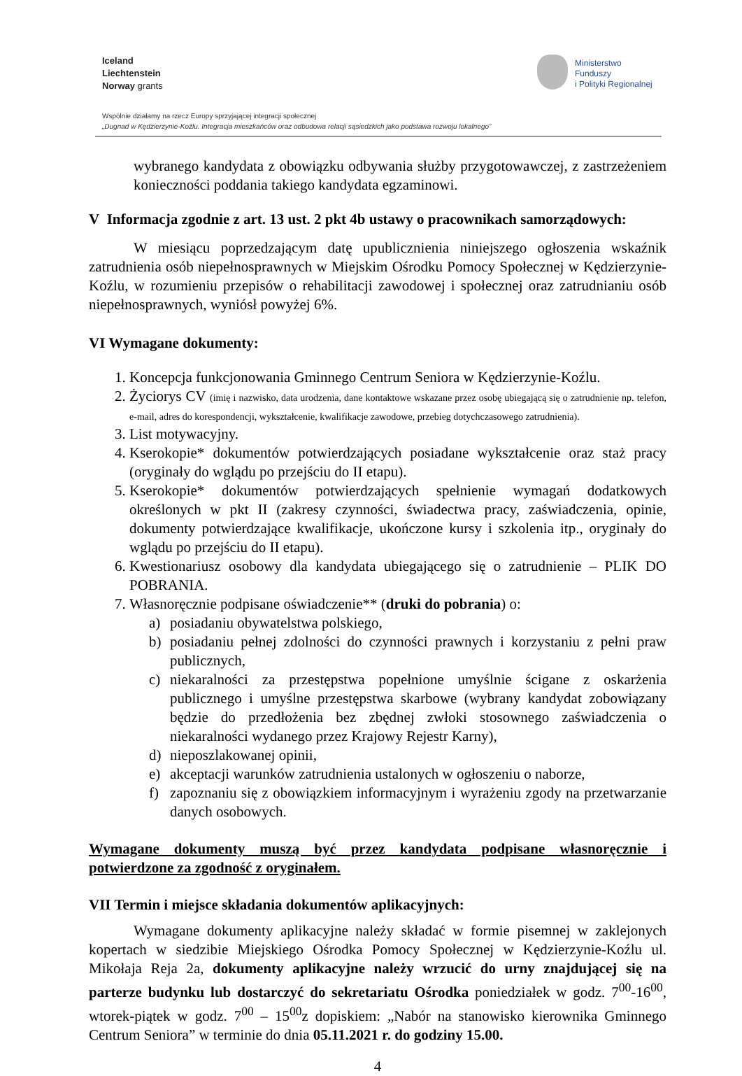Iceland
Liechtenstein
Norway grants
Ministerstwo
Funduszy
i Polityki Regionalnej
Wspólnie działamy na rzecz Europy sprzyjającej integracji społecznej
„Dugnad w Kędzierzynie-Koźlu. Integracja mieszkańców oraz odbudowa relacji sąsiedzkich jako podstawa rozwoju lokalnego”
wybranego kandydata z obowiązku odbywania służby przygotowawczej, z zastrzeżeniem konieczności poddania takiego kandydata egzaminowi.
V Informacja zgodnie z art. 13 ust. 2 pkt 4b ustawy o pracownikach samorządowych:
W miesiącu poprzedzającym datę upublicznienia niniejszego ogłoszenia wskaźnik zatrudnienia osób niepełnosprawnych w Miejskim Ośrodku Pomocy Społecznej w Kędzierzynie-Koźlu, w rozumieniu przepisów o rehabilitacji zawodowej i społecznej oraz zatrudnianiu osób niepełnosprawnych, wyniósł powyżej 6%.
VI Wymagane dokumenty:
1. Koncepcja funkcjonowania Gminnego Centrum Seniora w Kędzierzynie-Koźlu.
2. Życiorys CV (imię i nazwisko, data urodzenia, dane kontaktowe wskazane przez osobę ubiegającą się o zatrudnienie np. telefon, e-mail, adres do korespondencji, wykształcenie, kwalifikacje zawodowe, przebieg dotychczasowego zatrudnienia).
3. List motywacyjny.
4. Kserokopie* dokumentów potwierdzających posiadane wykształcenie oraz staż pracy (oryginały do wglądu po przejściu do II etapu).
5. Kserokopie* dokumentów potwierdzających spełnienie wymagań dodatkowych określonych w pkt II (zakresy czynności, świadectwa pracy, zaświadczenia, opinie, dokumenty potwierdzające kwalifikacje, ukończone kursy i szkolenia itp., oryginały do wglądu po przejściu do II etapu).
6. Kwestionariusz osobowy dla kandydata ubiegającego się o zatrudnienie – PLIK DO POBRANIA.
7. Własnoręcznie podpisane oświadczenie** (druki do pobrania) o:
a) posiadaniu obywatelstwa polskiego,
b) posiadaniu pełnej zdolności do czynności prawnych i korzystaniu z pełni praw publicznych,
c) niekaralności za przestępstwa popełnione umyślnie ścigane z oskarżenia publicznego i umyślne przestępstwa skarbowe (wybrany kandydat zobowiązany będzie do przedłożenia bez zbędnej zwłoki stosownego zaświadczenia o niekaralności wydanego przez Krajowy Rejestr Karny),
d) nieposzlakowanej opinii,
e) akceptacji warunków zatrudnienia ustalonych w ogłoszeniu o naborze,
f) zapoznaniu się z obowiązkiem informacyjnym i wyrażeniu zgody na przetwarzanie danych osobowych.
Wymagane dokumenty muszą być przez kandydata podpisane własnoręcznie i potwierdzone za zgodność z oryginałem.
VII Termin i miejsce składania dokumentów aplikacyjnych:
Wymagane dokumenty aplikacyjne należy składać w formie pisemnej w zaklejonych kopertach w siedzibie Miejskiego Ośrodka Pomocy Społecznej w Kędzierzynie-Koźlu ul. Mikołaja Reja 2a, dokumenty aplikacyjne należy wrzucić do urny znajdującej się na parterze budynku lub dostarczyć do sekretariatu Ośrodka poniedziałek w godz. 7<sup>00</sup>-16<sup>00</sup>, wtorek-piątek w godz. 7<sup>00</sup> – 15<sup>00</sup>z dopiskiem: „Nabór na stanowisko kierownika Gminnego Centrum Seniora” w terminie do dnia 05.11.2021 r. do godziny 15.00.
4